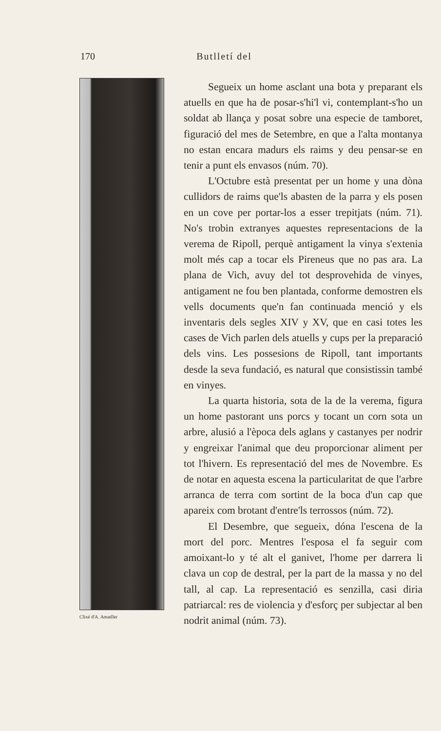170
Butlletí del
Clixé d'A. Amatller
Segueix un home asclant una bota y preparant els atuells en que ha de posar-s'hi'l vi, contemplant-s'ho un soldat ab llança y posat sobre una especie de tamboret, figuració del mes de Setembre, en que a l'alta montanya no estan encara madurs els raims y deu pensar-se en tenir a punt els envasos (núm. 70).
L'Octubre està presentat per un home y una dòna cullidors de raims que'ls abasten de la parra y els posen en un cove per portar-los a esser trepitjats (núm. 71). No's trobin extranyes aquestes representacions de la verema de Ripoll, perquè antigament la vinya s'extenia molt més cap a tocar els Pireneus que no pas ara. La plana de Vich, avuy del tot desprovehida de vinyes, antigament ne fou ben plantada, conforme demostren els vells documents que'n fan continuada menció y els inventaris dels segles XIV y XV, que en casi totes les cases de Vich parlen dels atuells y cups per la preparació dels vins. Les possesions de Ripoll, tant importants desde la seva fundació, es natural que consistissin també en vinyes.
La quarta historia, sota de la de la verema, figura un home pastorant uns porcs y tocant un corn sota un arbre, alusió a l'època dels aglans y castanyes per nodrir y engreixar l'animal que deu proporcionar aliment per tot l'hivern. Es representació del mes de Novembre. Es de notar en aquesta escena la particularitat de que l'arbre arranca de terra com sortint de la boca d'un cap que apareix com brotant d'entre'ls terrossos (núm. 72).
El Desembre, que segueix, dóna l'escena de la mort del porc. Mentres l'esposa el fa seguir com amoixant-lo y té alt el ganivet, l'home per darrera li clava un cop de destral, per la part de la massa y no del tall, al cap. La representació es senzilla, casi diria patriarcal: res de violencia y d'esforç per subjectar al ben nodrit animal (núm. 73).